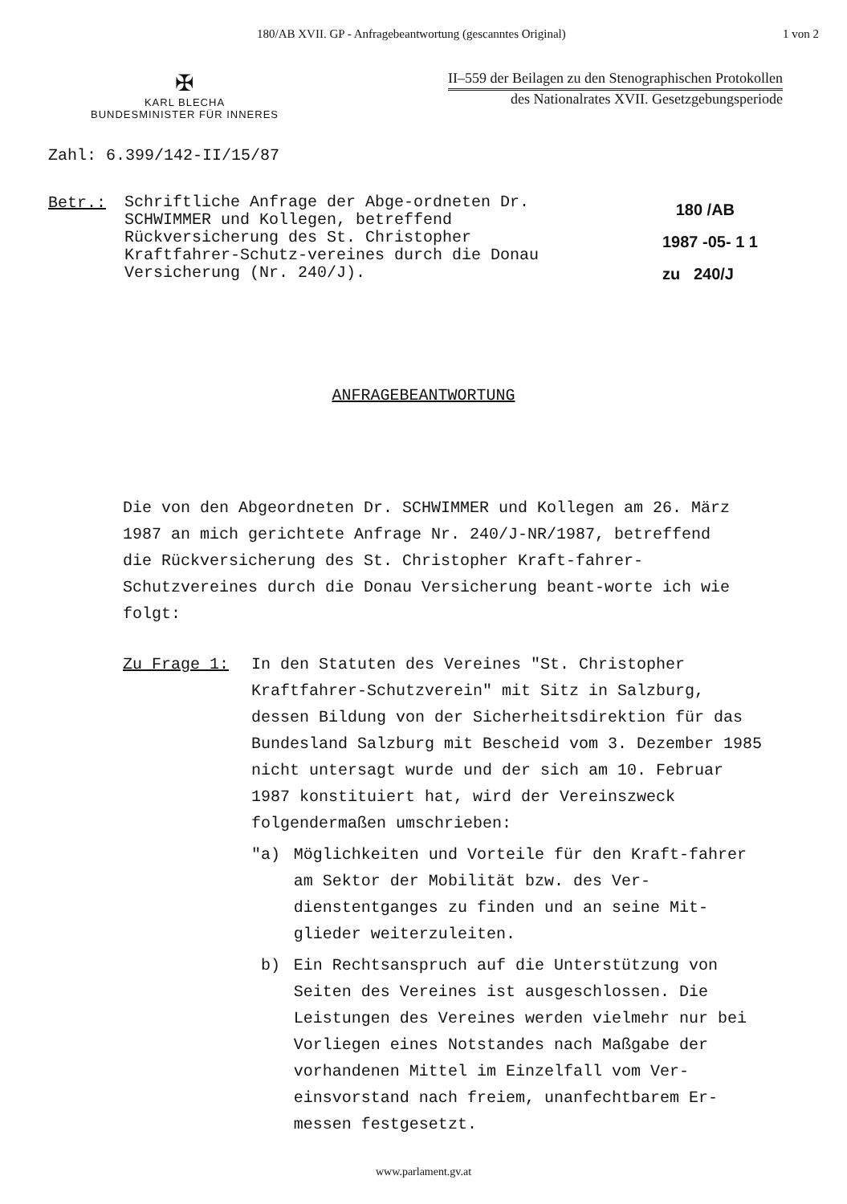180/AB XVII. GP - Anfragebeantwortung (gescanntes Original) 1 von 2
✠
KARL BLECHA
BUNDESMINISTER FÜR INNERES
II–559 der Beilagen zu den Stenographischen Protokollen
des Nationalrates XVII. Gesetzgebungsperiode
Zahl: 6.399/142-II/15/87
Betr.:
Schriftliche Anfrage der Abge-ordneten Dr. SCHWIMMER und Kollegen, betreffend Rückversicherung des St. Christopher Kraftfahrer-Schutz-vereines durch die Donau Versicherung (Nr. 240/J).
180 /AB
1987 -05- 1 1
zu 240/J
ANFRAGEBEANTWORTUNG
Die von den Abgeordneten Dr. SCHWIMMER und Kollegen am 26. März 1987 an mich gerichtete Anfrage Nr. 240/J-NR/1987, betreffend die Rückversicherung des St. Christopher Kraft-fahrer-Schutzvereines durch die Donau Versicherung beant-worte ich wie folgt:
Zu Frage 1: In den Statuten des Vereines "St. Christopher Kraftfahrer-Schutzverein" mit Sitz in Salzburg, dessen Bildung von der Sicherheitsdirektion für das Bundesland Salzburg mit Bescheid vom 3. Dezember 1985 nicht untersagt wurde und der sich am 10. Februar 1987 konstituiert hat, wird der Vereinszweck folgendermaßen umschrieben:
"a) Möglichkeiten und Vorteile für den Kraft-fahrer am Sektor der Mobilität bzw. des Ver-dienstentganges zu finden und an seine Mit-glieder weiterzuleiten.
b) Ein Rechtsanspruch auf die Unterstützung von Seiten des Vereines ist ausgeschlossen. Die Leistungen des Vereines werden vielmehr nur bei Vorliegen eines Notstandes nach Maßgabe der vorhandenen Mittel im Einzelfall vom Ver-einsvorstand nach freiem, unanfechtbarem Er-messen festgesetzt.
www.parlament.gv.at